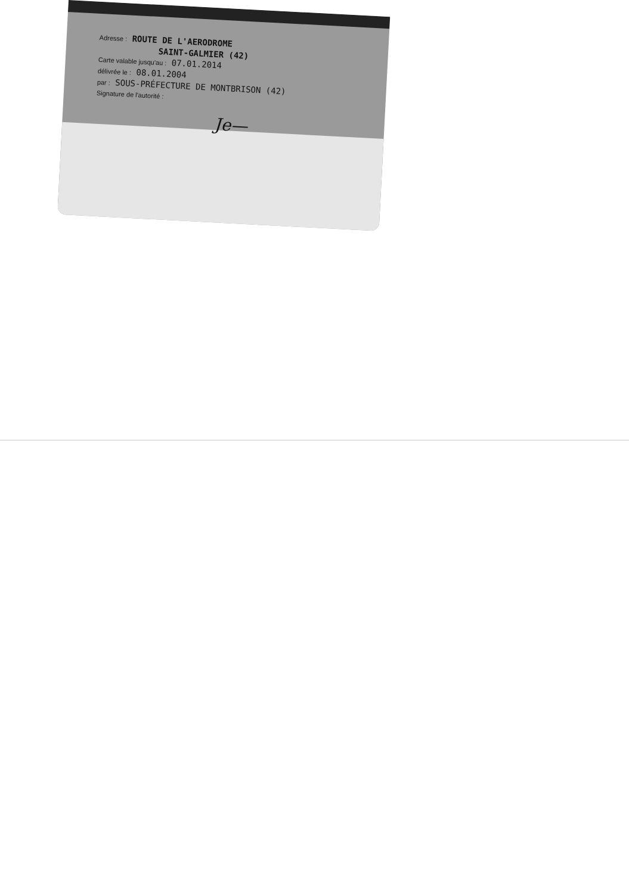Adresse : ROUTE DE L'AERODROME
SAINT-GALMIER (42)
Carte valable jusqu'au : 07.01.2014
délivrée le : 08.01.2004
par : SOUS-PRÉFECTURE DE MONTBRISON (42)
Signature de l'autorité :
Je—